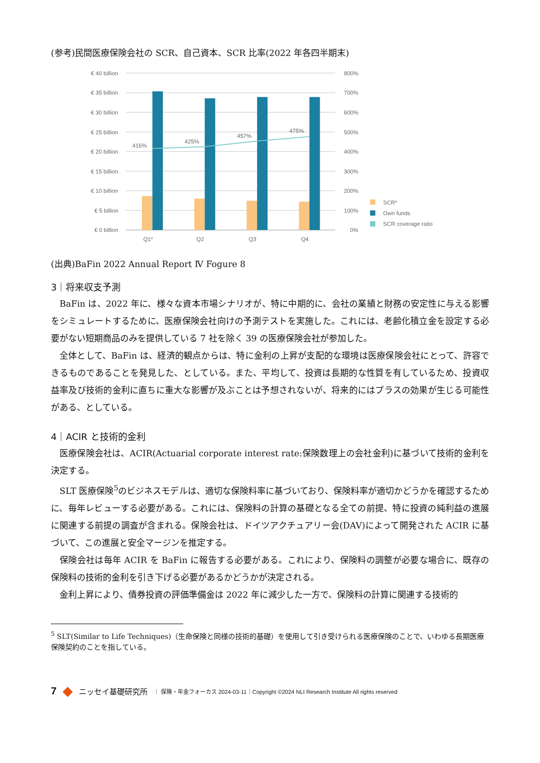(参考)民間医療保険会社の SCR、自己資本、SCR 比率(2022 年各四半期末)
€ 40 billion
€ 35 billion
€ 30 billion
€ 25 billion
€ 20 billion
€ 15 billion
€ 10 billion
€ 5 billion
€ 0 billion
800%
700%
600%
500%
400%
300%
200%
100%
0%
416%
425%
457%
475%
Q1*
Q2
Q3
Q4
SCR*
Own funds
SCR coverage ratio
(出典)BaFin 2022 Annual Report Ⅳ Fogure 8
3｜将来収支予測
BaFin は、2022 年に、様々な資本市場シナリオが、特に中期的に、会社の業績と財務の安定性に与える影響をシミュレートするために、医療保険会社向けの予測テストを実施した。これには、老齢化積立金を設定する必要がない短期商品のみを提供している 7 社を除く 39 の医療保険会社が参加した。
全体として、BaFin は、経済的観点からは、特に金利の上昇が支配的な環境は医療保険会社にとって、許容できるものであることを発見した、としている。また、平均して、投資は長期的な性質を有しているため、投資収益率及び技術的金利に直ちに重大な影響が及ぶことは予想されないが、将来的にはプラスの効果が生じる可能性がある、としている。
4｜ACIR と技術的金利
医療保険会社は、ACIR(Actuarial corporate interest rate:保険数理上の会社金利)に基づいて技術的金利を決定する。
SLT 医療保険<sup>5</sup>のビジネスモデルは、適切な保険料率に基づいており、保険料率が適切かどうかを確認するために、毎年レビューする必要がある。これには、保険料の計算の基礎となる全ての前提、特に投資の純利益の進展に関連する前提の調査が含まれる。保険会社は、ドイツアクチュアリー会(DAV)によって開発された ACIR に基づいて、この進展と安全マージンを推定する。
保険会社は毎年 ACIR を BaFin に報告する必要がある。これにより、保険料の調整が必要な場合に、既存の保険料の技術的金利を引き下げる必要があるかどうかが決定される。
金利上昇により、債券投資の評価準備金は 2022 年に減少した一方で、保険料の計算に関連する技術的
<sup>5</sup> SLT(Similar to Life Techniques)（生命保険と同様の技術的基礎）を使用して引き受けられる医療保険のことで、いわゆる長期医療保険契約のことを指している。
7 ◆ ニッセイ基礎研究所 ｜ 保険・年金フォーカス 2024-03-11｜Copyright ©2024 NLI Research Institute All rights reserved